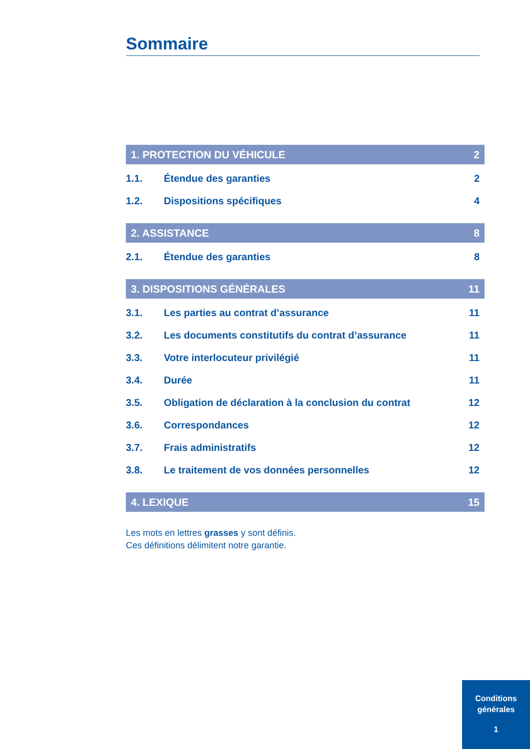Sommaire
1. PROTECTION DU VÉHICULE 2
1.1. Étendue des garanties 2
1.2. Dispositions spécifiques 4
2. ASSISTANCE 8
2.1. Étendue des garanties 8
3. DISPOSITIONS GÉNÉRALES 11
3.1. Les parties au contrat d’assurance 11
3.2. Les documents constitutifs du contrat d’assurance 11
3.3. Votre interlocuteur privilégié 11
3.4. Durée 11
3.5. Obligation de déclaration à la conclusion du contrat 12
3.6. Correspondances 12
3.7. Frais administratifs 12
3.8. Le traitement de vos données personnelles 12
4. LEXIQUE 15
Les mots en lettres grasses y sont définis.
Ces définitions délimitent notre garantie.
Conditions
générales
1